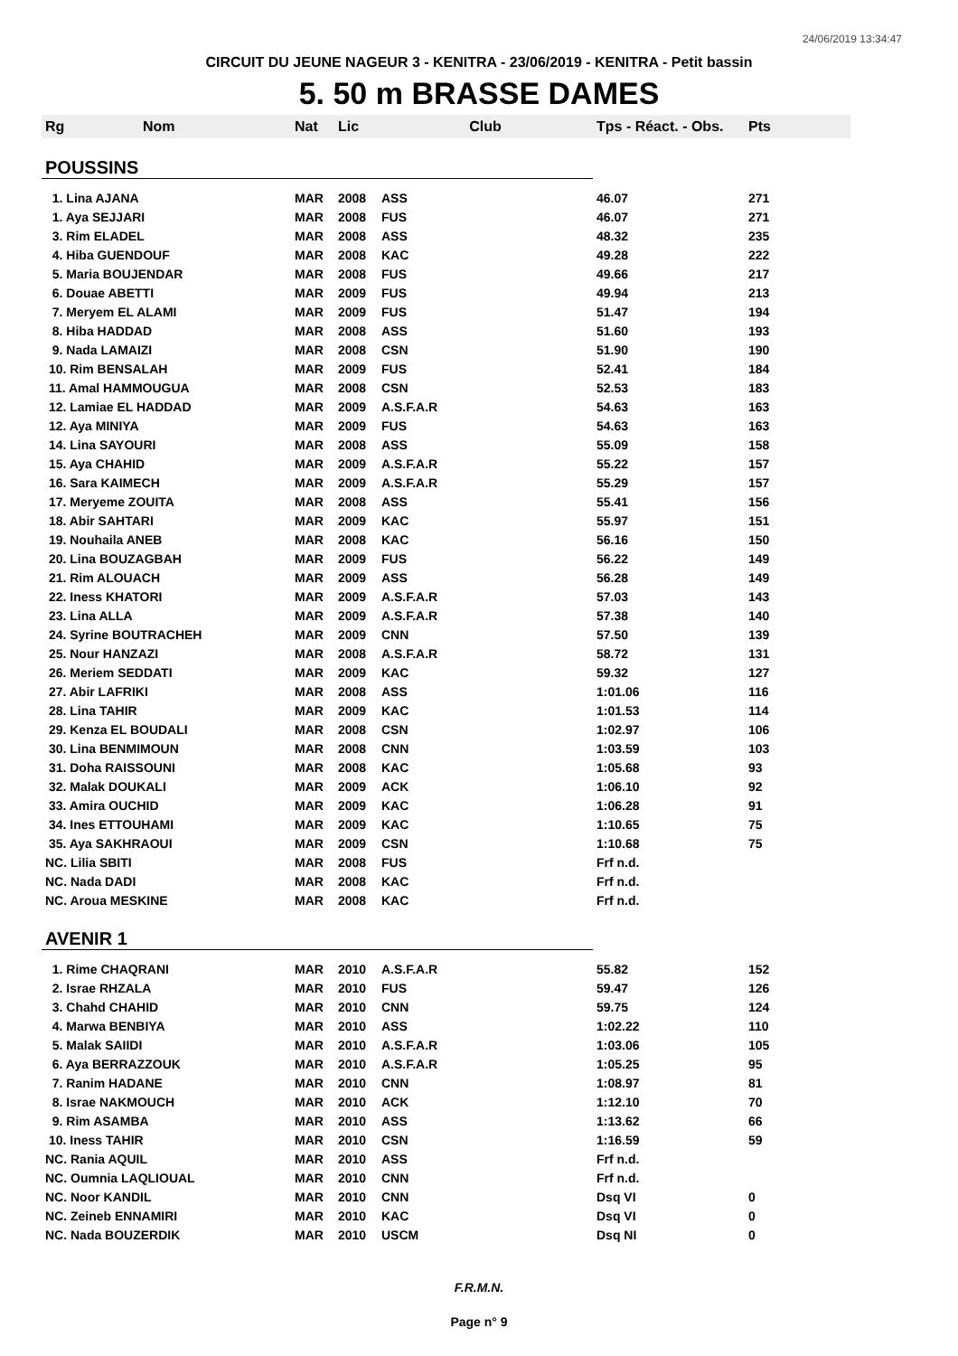24/06/2019 13:34:47
CIRCUIT DU JEUNE NAGEUR 3 - KENITRA - 23/06/2019 - KENITRA - Petit bassin
5. 50 m BRASSE DAMES
| Rg | Nom | Nat | Lic | Club | Tps - Réact. - Obs. | Pts |
| --- | --- | --- | --- | --- | --- | --- |
| POUSSINS | | | | | | |
| 1. Lina AJANA | | MAR | 2008 | ASS | 46.07 | 271 |
| 1. Aya SEJJARI | | MAR | 2008 | FUS | 46.07 | 271 |
| 3. Rim ELADEL | | MAR | 2008 | ASS | 48.32 | 235 |
| 4. Hiba GUENDOUF | | MAR | 2008 | KAC | 49.28 | 222 |
| 5. Maria BOUJENDAR | | MAR | 2008 | FUS | 49.66 | 217 |
| 6. Douae ABETTI | | MAR | 2009 | FUS | 49.94 | 213 |
| 7. Meryem EL ALAMI | | MAR | 2009 | FUS | 51.47 | 194 |
| 8. Hiba HADDAD | | MAR | 2008 | ASS | 51.60 | 193 |
| 9. Nada LAMAIZI | | MAR | 2008 | CSN | 51.90 | 190 |
| 10. Rim BENSALAH | | MAR | 2009 | FUS | 52.41 | 184 |
| 11. Amal HAMMOUGUA | | MAR | 2008 | CSN | 52.53 | 183 |
| 12. Lamiae EL HADDAD | | MAR | 2009 | A.S.F.A.R | 54.63 | 163 |
| 12. Aya MINIYA | | MAR | 2009 | FUS | 54.63 | 163 |
| 14. Lina SAYOURI | | MAR | 2008 | ASS | 55.09 | 158 |
| 15. Aya CHAHID | | MAR | 2009 | A.S.F.A.R | 55.22 | 157 |
| 16. Sara KAIMECH | | MAR | 2009 | A.S.F.A.R | 55.29 | 157 |
| 17. Meryeme ZOUITA | | MAR | 2008 | ASS | 55.41 | 156 |
| 18. Abir SAHTARI | | MAR | 2009 | KAC | 55.97 | 151 |
| 19. Nouhaila ANEB | | MAR | 2008 | KAC | 56.16 | 150 |
| 20. Lina BOUZAGBAH | | MAR | 2009 | FUS | 56.22 | 149 |
| 21. Rim ALOUACH | | MAR | 2009 | ASS | 56.28 | 149 |
| 22. Iness KHATORI | | MAR | 2009 | A.S.F.A.R | 57.03 | 143 |
| 23. Lina ALLA | | MAR | 2009 | A.S.F.A.R | 57.38 | 140 |
| 24. Syrine BOUTRACHEH | | MAR | 2009 | CNN | 57.50 | 139 |
| 25. Nour HANZAZI | | MAR | 2008 | A.S.F.A.R | 58.72 | 131 |
| 26. Meriem SEDDATI | | MAR | 2009 | KAC | 59.32 | 127 |
| 27. Abir LAFRIKI | | MAR | 2008 | ASS | 1:01.06 | 116 |
| 28. Lina TAHIR | | MAR | 2009 | KAC | 1:01.53 | 114 |
| 29. Kenza EL BOUDALI | | MAR | 2008 | CSN | 1:02.97 | 106 |
| 30. Lina BENMIMOUN | | MAR | 2008 | CNN | 1:03.59 | 103 |
| 31. Doha RAISSOUNI | | MAR | 2008 | KAC | 1:05.68 | 93 |
| 32. Malak DOUKALI | | MAR | 2009 | ACK | 1:06.10 | 92 |
| 33. Amira OUCHID | | MAR | 2009 | KAC | 1:06.28 | 91 |
| 34. Ines ETTOUHAMI | | MAR | 2009 | KAC | 1:10.65 | 75 |
| 35. Aya SAKHRAOUI | | MAR | 2009 | CSN | 1:10.68 | 75 |
| NC. Lilia SBITI | | MAR | 2008 | FUS | Frf n.d. | |
| NC. Nada DADI | | MAR | 2008 | KAC | Frf n.d. | |
| NC. Aroua MESKINE | | MAR | 2008 | KAC | Frf n.d. | |
| AVENIR 1 | | | | | | |
| 1. Rime CHAQRANI | | MAR | 2010 | A.S.F.A.R | 55.82 | 152 |
| 2. Israe RHZALA | | MAR | 2010 | FUS | 59.47 | 126 |
| 3. Chahd CHAHID | | MAR | 2010 | CNN | 59.75 | 124 |
| 4. Marwa BENBIYA | | MAR | 2010 | ASS | 1:02.22 | 110 |
| 5. Malak SAIIDI | | MAR | 2010 | A.S.F.A.R | 1:03.06 | 105 |
| 6. Aya BERRAZZOUK | | MAR | 2010 | A.S.F.A.R | 1:05.25 | 95 |
| 7. Ranim HADANE | | MAR | 2010 | CNN | 1:08.97 | 81 |
| 8. Israe NAKMOUCH | | MAR | 2010 | ACK | 1:12.10 | 70 |
| 9. Rim ASAMBA | | MAR | 2010 | ASS | 1:13.62 | 66 |
| 10. Iness TAHIR | | MAR | 2010 | CSN | 1:16.59 | 59 |
| NC. Rania AQUIL | | MAR | 2010 | ASS | Frf n.d. | |
| NC. Oumnia LAQLIOUAL | | MAR | 2010 | CNN | Frf n.d. | |
| NC. Noor KANDIL | | MAR | 2010 | CNN | Dsq VI | 0 |
| NC. Zeineb ENNAMIRI | | MAR | 2010 | KAC | Dsq VI | 0 |
| NC. Nada BOUZERDIK | | MAR | 2010 | USCM | Dsq NI | 0 |
F.R.M.N.
Page n° 9